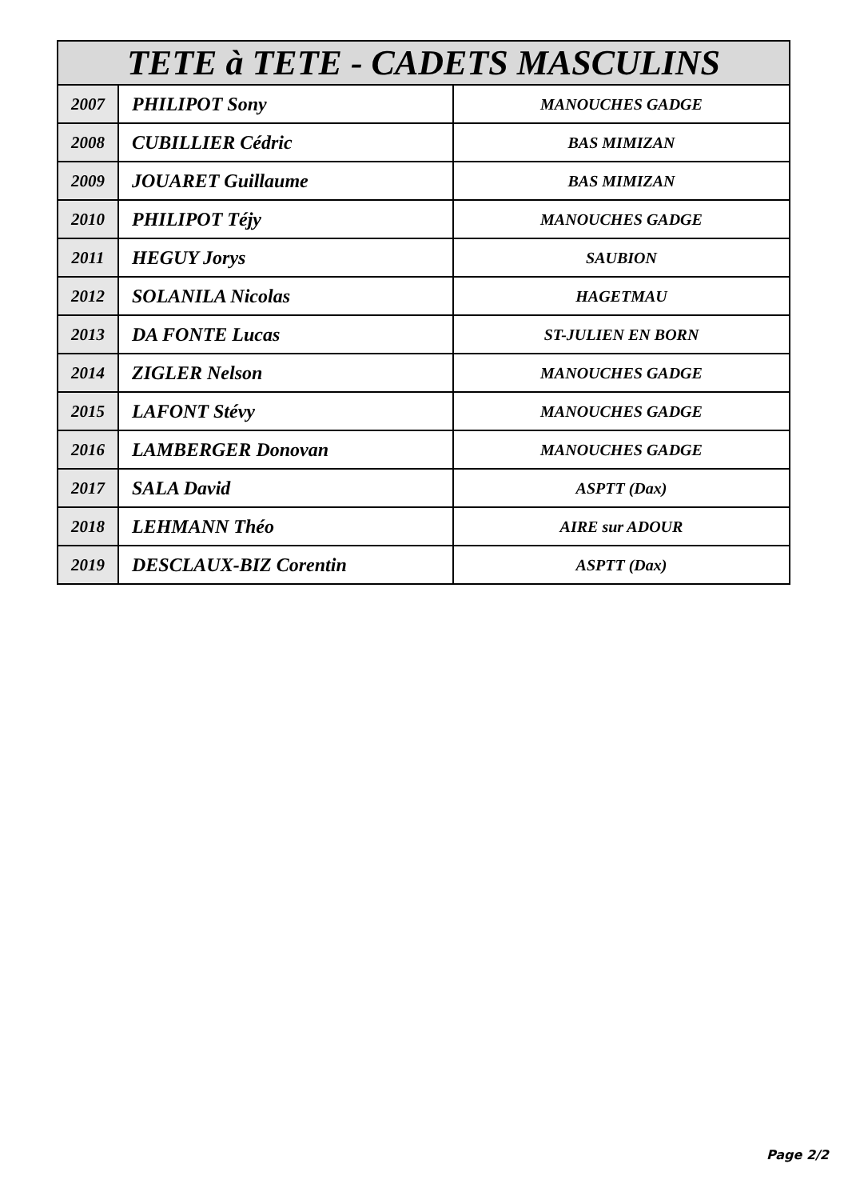| TETE à TETE - CADETS MASCULINS | | |
| --- | --- | --- |
| 2007 | PHILIPOT Sony | MANOUCHES GADGE |
| 2008 | CUBILLIER Cédric | BAS MIMIZAN |
| 2009 | JOUARET Guillaume | BAS MIMIZAN |
| 2010 | PHILIPOT Téjy | MANOUCHES GADGE |
| 2011 | HEGUY Jorys | SAUBION |
| 2012 | SOLANILA Nicolas | HAGETMAU |
| 2013 | DA FONTE Lucas | ST-JULIEN EN BORN |
| 2014 | ZIGLER Nelson | MANOUCHES GADGE |
| 2015 | LAFONT Stévy | MANOUCHES GADGE |
| 2016 | LAMBERGER Donovan | MANOUCHES GADGE |
| 2017 | SALA David | ASPTT (Dax) |
| 2018 | LEHMANN Théo | AIRE sur ADOUR |
| 2019 | DESCLAUX-BIZ Corentin | ASPTT (Dax) |
Page 2/2